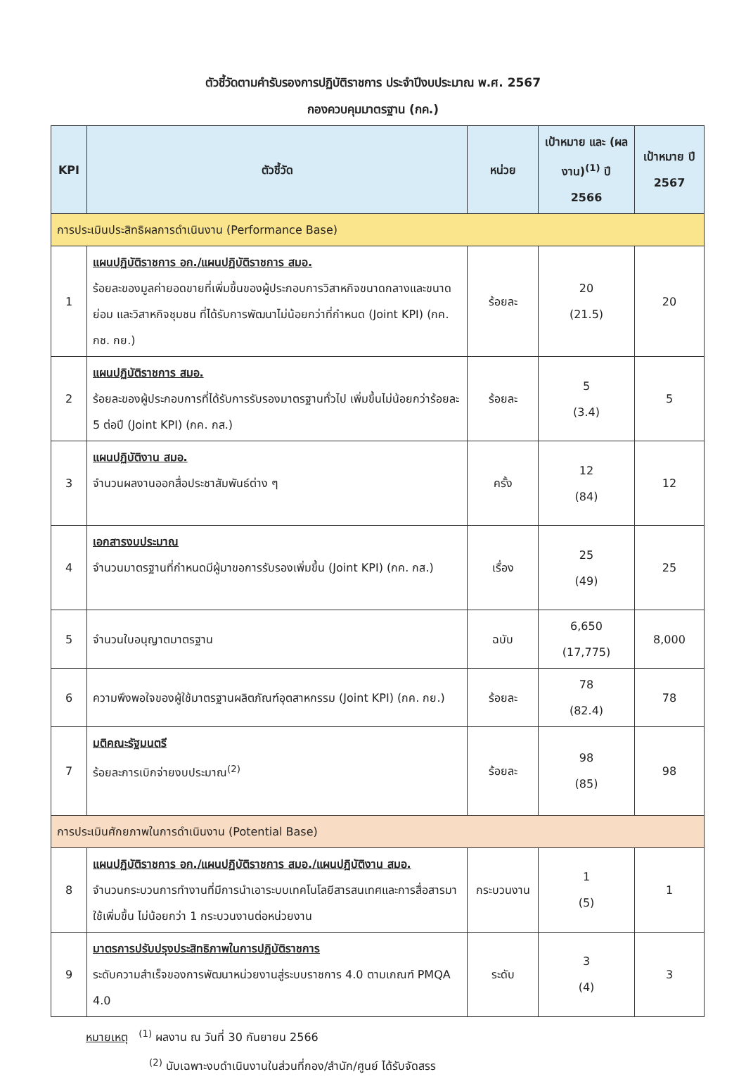ตัวชี้วัดตามคำรับรองการปฏิบัติราชการ ประจำปีงบประมาณ พ.ศ. 2567
กองควบคุมมาตรฐาน (กค.)
| KPI | ตัวชี้วัด | หน่วย | เป้าหมาย และ (ผลงาน)<sup>(1)</sup> ปี 2566 | เป้าหมาย ปี 2567 |
| --- | --- | --- | --- | --- |
| การประเมินประสิทธิผลการดำเนินงาน (Performance Base) | | | | |
| 1 | แผนปฏิบัติราชการ อก./แผนปฏิบัติราชการ สมอ. ร้อยละของมูลค่ายอดขายที่เพิ่มขึ้นของผู้ประกอบการวิสาหกิจขนาดกลางและขนาดย่อม และวิสาหกิจชุมชน ที่ได้รับการพัฒนาไม่น้อยกว่าที่กำหนด (Joint KPI) (กค. กช. กย.) | ร้อยละ | 20 (21.5) | 20 |
| 2 | แผนปฏิบัติราชการ สมอ. ร้อยละของผู้ประกอบการที่ได้รับการรับรองมาตรฐานทั่วไป เพิ่มขึ้นไม่น้อยกว่าร้อยละ 5 ต่อปี (Joint KPI) (กค. กส.) | ร้อยละ | 5 (3.4) | 5 |
| 3 | แผนปฏิบัติงาน สมอ. จำนวนผลงานออกสื่อประชาสัมพันธ์ต่าง ๆ | ครั้ง | 12 (84) | 12 |
| 4 | เอกสารงบประมาณ จำนวนมาตรฐานที่กำหนดมีผู้มาขอการรับรองเพิ่มขึ้น (Joint KPI) (กค. กส.) | เรื่อง | 25 (49) | 25 |
| 5 | จำนวนใบอนุญาตมาตรฐาน | ฉบับ | 6,650 (17,775) | 8,000 |
| 6 | ความพึงพอใจของผู้ใช้มาตรฐานผลิตภัณฑ์อุตสาหกรรม (Joint KPI) (กค. กย.) | ร้อยละ | 78 (82.4) | 78 |
| 7 | มติคณะรัฐมนตรี ร้อยละการเบิกจ่ายงบประมาณ<sup>(2)</sup> | ร้อยละ | 98 (85) | 98 |
| การประเมินศักยภาพในการดำเนินงาน (Potential Base) | | | | |
| 8 | แผนปฏิบัติราชการ อก./แผนปฏิบัติราชการ สมอ./แผนปฏิบัติงาน สมอ. จำนวนกระบวนการทำงานที่มีการนำเอาระบบเทคโนโลยีสารสนเทศและการสื่อสารมาใช้เพิ่มขึ้น ไม่น้อยกว่า 1 กระบวนงานต่อหน่วยงาน | กระบวนงาน | 1 (5) | 1 |
| 9 | มาตรการปรับปรุงประสิทธิภาพในการปฏิบัติราชการ ระดับความสำเร็จของการพัฒนาหน่วยงานสู่ระบบราชการ 4.0 ตามเกณฑ์ PMQA 4.0 | ระดับ | 3 (4) | 3 |
หมายเหตุ <sup>(1)</sup> ผลงาน ณ วันที่ 30 กันยายน 2566
<sup>(2)</sup> นับเฉพาะงบดำเนินงานในส่วนที่กอง/สำนัก/ศูนย์ ได้รับจัดสรร